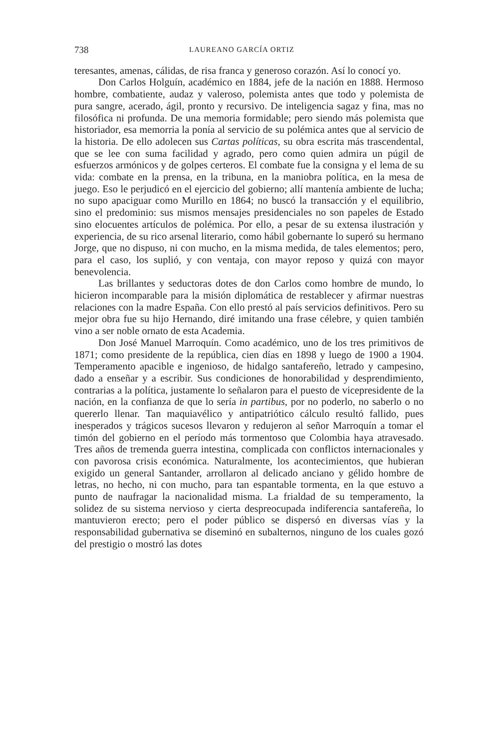738 LAUREANO GARCÍA ORTIZ
teresantes, amenas, cálidas, de risa franca y generoso corazón. Así lo conocí yo.
Don Carlos Holguín, académico en 1884, jefe de la nación en 1888. Hermoso hombre, combatiente, audaz y valeroso, polemista antes que todo y polemista de pura sangre, acerado, ágil, pronto y recursivo. De inteligencia sagaz y fina, mas no filosófica ni profunda. De una memoria formidable; pero siendo más polemista que historiador, esa memorria la ponía al servicio de su polémica antes que al servicio de la historia. De ello adolecen sus Cartas políticas, su obra escrita más trascendental, que se lee con suma facilidad y agrado, pero como quien admira un púgil de esfuerzos armónicos y de golpes certeros. El combate fue la consigna y el lema de su vida: combate en la prensa, en la tribuna, en la maniobra política, en la mesa de juego. Eso le perjudicó en el ejercicio del gobierno; allí mantenía ambiente de lucha; no supo apaciguar como Murillo en 1864; no buscó la transacción y el equilibrio, sino el predominio: sus mismos mensajes presidenciales no son papeles de Estado sino elocuentes artículos de polémica. Por ello, a pesar de su extensa ilustración y experiencia, de su rico arsenal literario, como hábil gobernante lo superó su hermano Jorge, que no dispuso, ni con mucho, en la misma medida, de tales elementos; pero, para el caso, los suplió, y con ventaja, con mayor reposo y quizá con mayor benevolencia.
Las brillantes y seductoras dotes de don Carlos como hombre de mundo, lo hicieron incomparable para la misión diplomática de restablecer y afirmar nuestras relaciones con la madre España. Con ello prestó al país servicios definitivos. Pero su mejor obra fue su hijo Hernando, diré imitando una frase célebre, y quien también vino a ser noble ornato de esta Academia.
Don José Manuel Marroquín. Como académico, uno de los tres primitivos de 1871; como presidente de la república, cien días en 1898 y luego de 1900 a 1904. Temperamento apacible e ingenioso, de hidalgo santafereño, letrado y campesino, dado a enseñar y a escribir. Sus condiciones de honorabilidad y desprendimiento, contrarias a la política, justamente lo señalaron para el puesto de vicepresidente de la nación, en la confianza de que lo sería in partibus, por no poderlo, no saberlo o no quererlo llenar. Tan maquiavélico y antipatriótico cálculo resultó fallido, pues inesperados y trágicos sucesos llevaron y redujeron al señor Marroquín a tomar el timón del gobierno en el período más tormentoso que Colombia haya atravesado. Tres años de tremenda guerra intestina, complicada con conflictos internacionales y con pavorosa crisis económica. Naturalmente, los acontecimientos, que hubieran exigido un general Santander, arrollaron al delicado anciano y gélido hombre de letras, no hecho, ni con mucho, para tan espantable tormenta, en la que estuvo a punto de naufragar la nacionalidad misma. La frialdad de su temperamento, la solidez de su sistema nervioso y cierta despreocupada indiferencia santafereña, lo mantuvieron erecto; pero el poder público se dispersó en diversas vías y la responsabilidad gubernativa se diseminó en subalternos, ninguno de los cuales gozó del prestigio o mostró las dotes